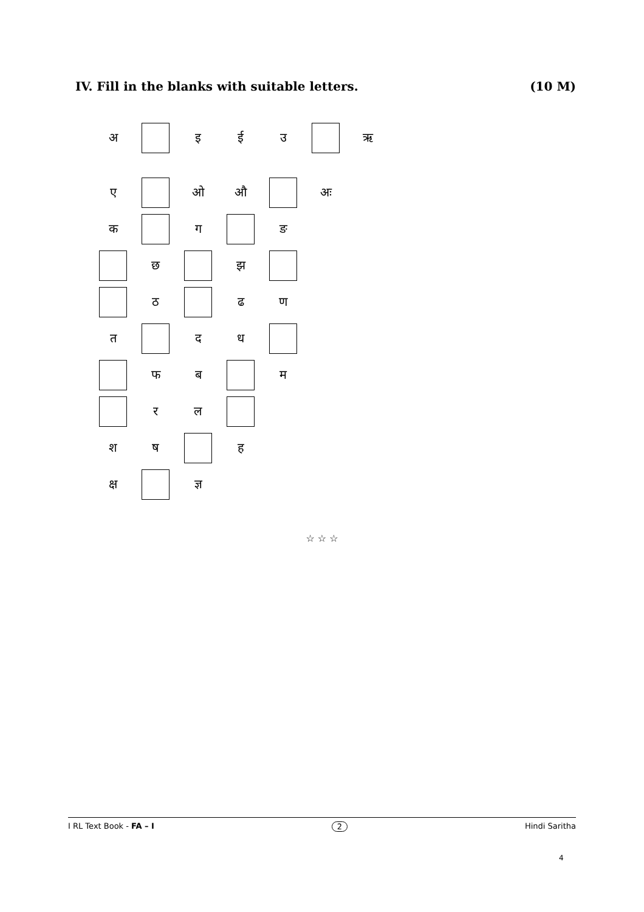IV. Fill in the blanks with suitable letters. (10 M)
| अ | | इ | ई | उ | | ऋ |
| ए | | ओ | औ | | अः | |
| क | | ग | | ङ | | |
| | छ | | झ | | | |
| | ठ | | ढ | ण | | |
| त | | द | ध | | | |
| | फ | ब | | म | | |
| | र | ल | | | | |
| श | ष | | ह | | | |
| क्ष | | ज्ञ | | | | |
☆ ☆ ☆
I RL Text Book - FA – I 2 Hindi Saritha
4